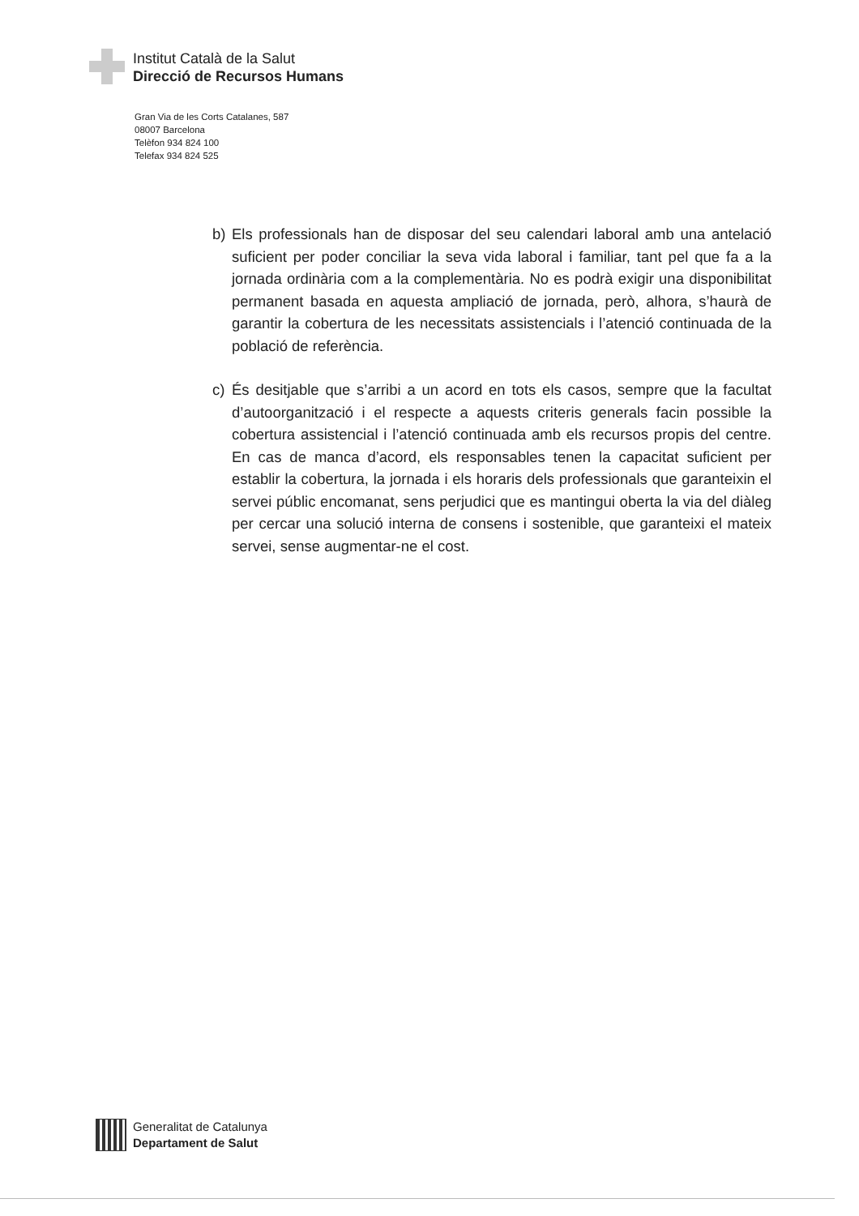Institut Català de la Salut
Direcció de Recursos Humans
Gran Via de les Corts Catalanes, 587
08007 Barcelona
Telèfon 934 824 100
Telefax 934 824 525
b) Els professionals han de disposar del seu calendari laboral amb una antelació suficient per poder conciliar la seva vida laboral i familiar, tant pel que fa a la jornada ordinària com a la complementària. No es podrà exigir una disponibilitat permanent basada en aquesta ampliació de jornada, però, alhora, s’haurà de garantir la cobertura de les necessitats assistencials i l’atenció continuada de la població de referència.
c) És desitjable que s’arribi a un acord en tots els casos, sempre que la facultat d’autoorganització i el respecte a aquests criteris generals facin possible la cobertura assistencial i l’atenció continuada amb els recursos propis del centre. En cas de manca d’acord, els responsables tenen la capacitat suficient per establir la cobertura, la jornada i els horaris dels professionals que garanteixin el servei públic encomanat, sens perjudici que es mantingui oberta la via del diàleg per cercar una solució interna de consens i sostenible, que garanteixi el mateix servei, sense augmentar-ne el cost.
Generalitat de Catalunya
Departament de Salut